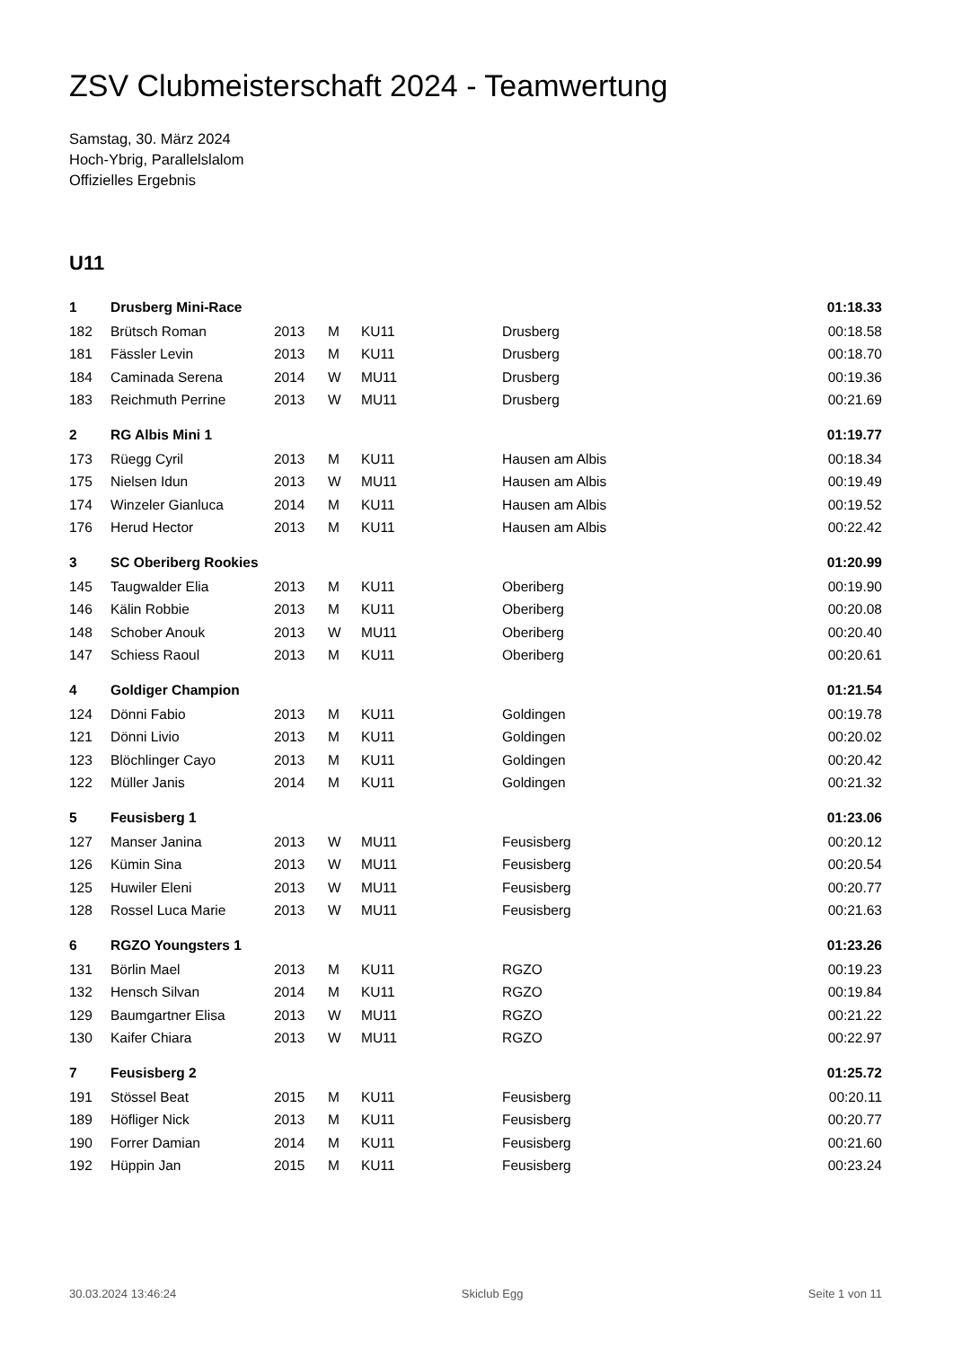ZSV Clubmeisterschaft 2024 - Teamwertung
Samstag, 30. März 2024
Hoch-Ybrig, Parallelslalom
Offizielles Ergebnis
U11
| 1 | Drusberg Mini-Race | | | | | 01:18.33 |
| 182 | Brütsch Roman | 2013 | M | KU11 | Drusberg | 00:18.58 |
| 181 | Fässler Levin | 2013 | M | KU11 | Drusberg | 00:18.70 |
| 184 | Caminada Serena | 2014 | W | MU11 | Drusberg | 00:19.36 |
| 183 | Reichmuth Perrine | 2013 | W | MU11 | Drusberg | 00:21.69 |
| 2 | RG Albis Mini 1 | | | | | 01:19.77 |
| 173 | Rüegg Cyril | 2013 | M | KU11 | Hausen am Albis | 00:18.34 |
| 175 | Nielsen Idun | 2013 | W | MU11 | Hausen am Albis | 00:19.49 |
| 174 | Winzeler Gianluca | 2014 | M | KU11 | Hausen am Albis | 00:19.52 |
| 176 | Herud Hector | 2013 | M | KU11 | Hausen am Albis | 00:22.42 |
| 3 | SC Oberiberg Rookies | | | | | 01:20.99 |
| 145 | Taugwalder Elia | 2013 | M | KU11 | Oberiberg | 00:19.90 |
| 146 | Kälin Robbie | 2013 | M | KU11 | Oberiberg | 00:20.08 |
| 148 | Schober Anouk | 2013 | W | MU11 | Oberiberg | 00:20.40 |
| 147 | Schiess Raoul | 2013 | M | KU11 | Oberiberg | 00:20.61 |
| 4 | Goldiger Champion | | | | | 01:21.54 |
| 124 | Dönni Fabio | 2013 | M | KU11 | Goldingen | 00:19.78 |
| 121 | Dönni Livio | 2013 | M | KU11 | Goldingen | 00:20.02 |
| 123 | Blöchlinger Cayo | 2013 | M | KU11 | Goldingen | 00:20.42 |
| 122 | Müller Janis | 2014 | M | KU11 | Goldingen | 00:21.32 |
| 5 | Feusisberg 1 | | | | | 01:23.06 |
| 127 | Manser Janina | 2013 | W | MU11 | Feusisberg | 00:20.12 |
| 126 | Kümin Sina | 2013 | W | MU11 | Feusisberg | 00:20.54 |
| 125 | Huwiler Eleni | 2013 | W | MU11 | Feusisberg | 00:20.77 |
| 128 | Rossel Luca Marie | 2013 | W | MU11 | Feusisberg | 00:21.63 |
| 6 | RGZO Youngsters 1 | | | | | 01:23.26 |
| 131 | Börlin Mael | 2013 | M | KU11 | RGZO | 00:19.23 |
| 132 | Hensch Silvan | 2014 | M | KU11 | RGZO | 00:19.84 |
| 129 | Baumgartner Elisa | 2013 | W | MU11 | RGZO | 00:21.22 |
| 130 | Kaifer Chiara | 2013 | W | MU11 | RGZO | 00:22.97 |
| 7 | Feusisberg 2 | | | | | 01:25.72 |
| 191 | Stössel Beat | 2015 | M | KU11 | Feusisberg | 00:20.11 |
| 189 | Höfliger Nick | 2013 | M | KU11 | Feusisberg | 00:20.77 |
| 190 | Forrer Damian | 2014 | M | KU11 | Feusisberg | 00:21.60 |
| 192 | Hüppin Jan | 2015 | M | KU11 | Feusisberg | 00:23.24 |
30.03.2024 13:46:24 Skiclub Egg Seite 1 von 11